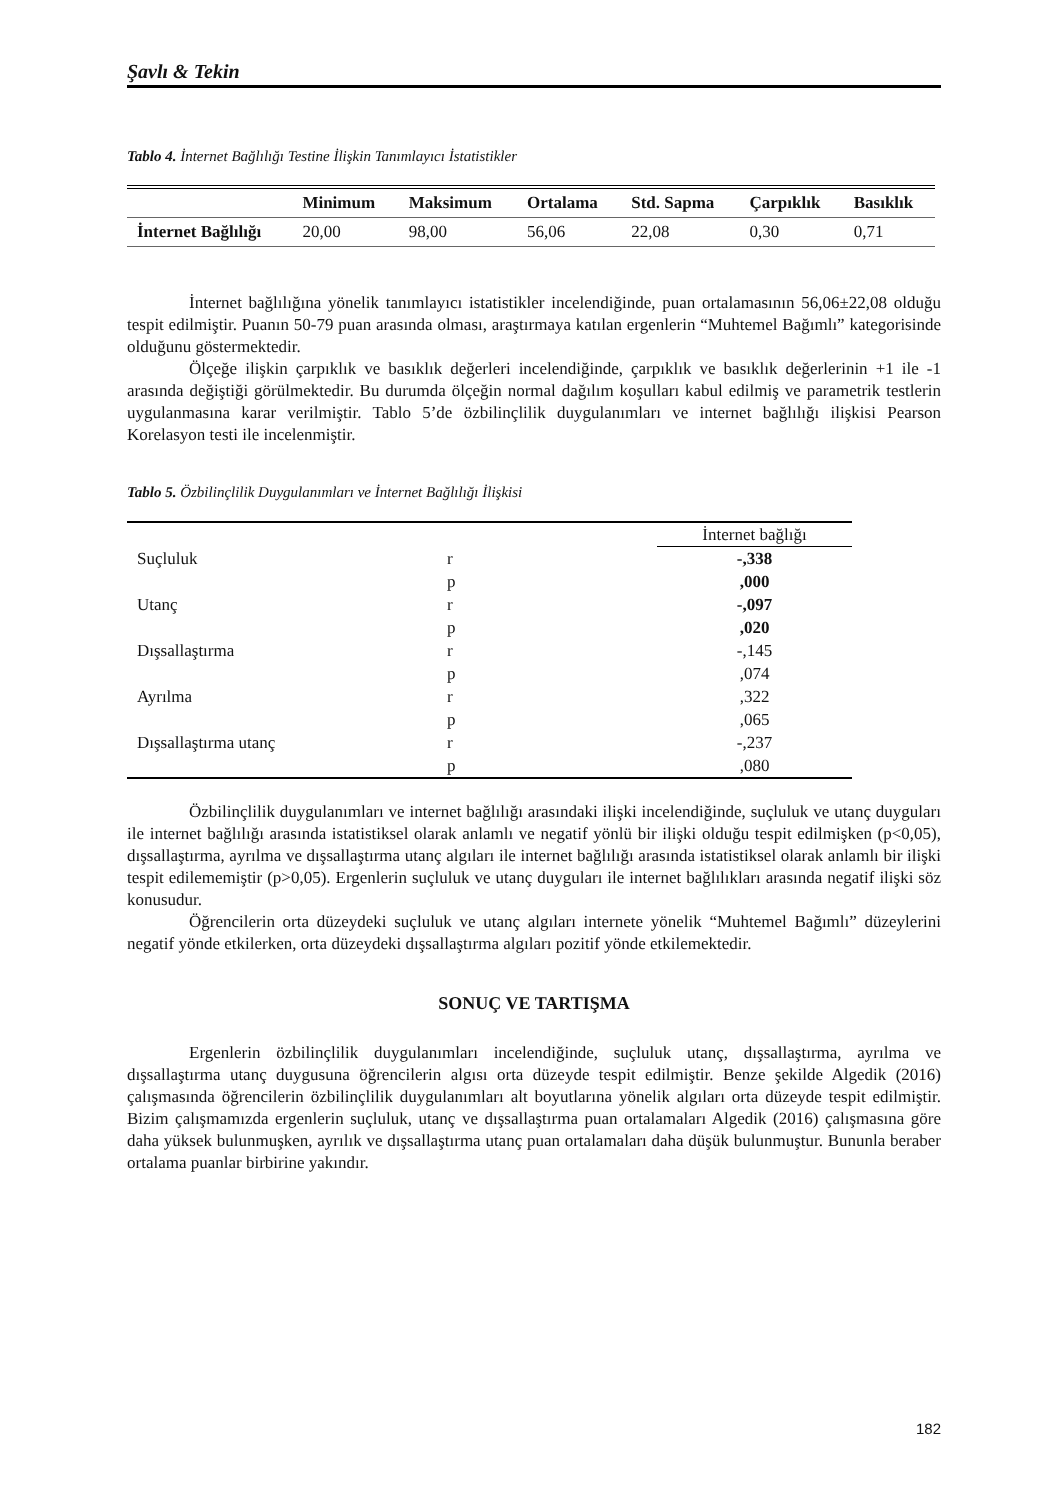Şavlı & Tekin
Tablo 4. İnternet Bağlılığı Testine İlişkin Tanımlayıcı İstatistikler
| | Minimum | Maksimum | Ortalama | Std. Sapma | Çarpıklık | Basıklık |
| --- | --- | --- | --- | --- | --- | --- |
| İnternet Bağlılığı | 20,00 | 98,00 | 56,06 | 22,08 | 0,30 | 0,71 |
İnternet bağlılığına yönelik tanımlayıcı istatistikler incelendiğinde, puan ortalamasının 56,06±22,08 olduğu tespit edilmiştir. Puanın 50-79 puan arasında olması, araştırmaya katılan ergenlerin “Muhtemel Bağımlı” kategorisinde olduğunu göstermektedir.
Ölçeğe ilişkin çarpıklık ve basıklık değerleri incelendiğinde, çarpıklık ve basıklık değerlerinin +1 ile -1 arasında değiştiği görülmektedir. Bu durumda ölçeğin normal dağılım koşulları kabul edilmiş ve parametrik testlerin uygulanmasına karar verilmiştir. Tablo 5’de özbilinçlilik duygulanımları ve internet bağlılığı ilişkisi Pearson Korelasyon testi ile incelenmiştir.
Tablo 5. Özbilinçlilik Duygulanımları ve İnternet Bağlılığı İlişkisi
| | | İnternet bağlığı |
| Suçluluk | r | -,338 |
| | p | ,000 |
| Utanç | r | -,097 |
| | p | ,020 |
| Dışsallaştırma | r | -,145 |
| | p | ,074 |
| Ayrılma | r | ,322 |
| | p | ,065 |
| Dışsallaştırma utanç | r | -,237 |
| | p | ,080 |
Özbilinçlilik duygulanımları ve internet bağlılığı arasındaki ilişki incelendiğinde, suçluluk ve utanç duyguları ile internet bağlılığı arasında istatistiksel olarak anlamlı ve negatif yönlü bir ilişki olduğu tespit edilmişken (p<0,05), dışsallaştırma, ayrılma ve dışsallaştırma utanç algıları ile internet bağlılığı arasında istatistiksel olarak anlamlı bir ilişki tespit edilememiştir (p>0,05). Ergenlerin suçluluk ve utanç duyguları ile internet bağlılıkları arasında negatif ilişki söz konusudur.
Öğrencilerin orta düzeydeki suçluluk ve utanç algıları internete yönelik “Muhtemel Bağımlı” düzeylerini negatif yönde etkilerken, orta düzeydeki dışsallaştırma algıları pozitif yönde etkilemektedir.
SONUÇ VE TARTIŞMA
Ergenlerin özbilinçlilik duygulanımları incelendiğinde, suçluluk utanç, dışsallaştırma, ayrılma ve dışsallaştırma utanç duygusuna öğrencilerin algısı orta düzeyde tespit edilmiştir. Benze şekilde Algedik (2016) çalışmasında öğrencilerin özbilinçlilik duygulanımları alt boyutlarına yönelik algıları orta düzeyde tespit edilmiştir. Bizim çalışmamızda ergenlerin suçluluk, utanç ve dışsallaştırma puan ortalamaları Algedik (2016) çalışmasına göre daha yüksek bulunmuşken, ayrılık ve dışsallaştırma utanç puan ortalamaları daha düşük bulunmuştur. Bununla beraber ortalama puanlar birbirine yakındır.
182